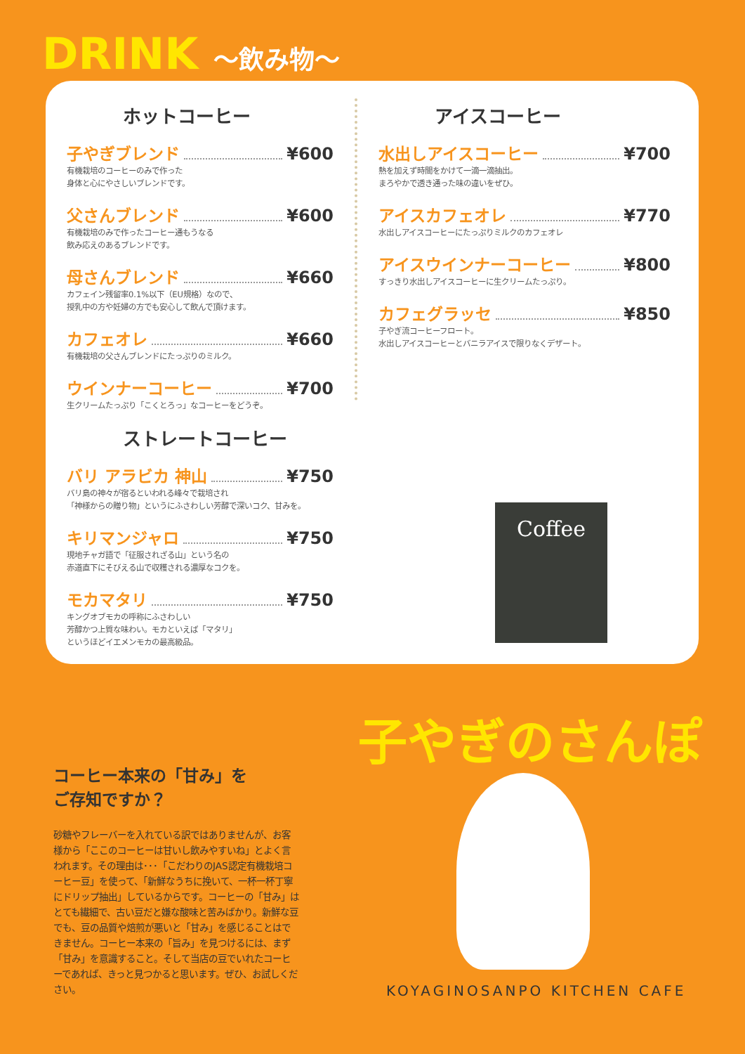DRINK ～飲み物～
ホットコーヒー
子やぎブレンド ¥600
有機栽培のコーヒーのみで作った
身体と心にやさしいブレンドです。
父さんブレンド ¥600
有機栽培のみで作ったコーヒー通もうなる
飲み応えのあるブレンドです。
母さんブレンド ¥660
カフェイン残留率0.1%以下（EU規格）なので、
授乳中の方や妊婦の方でも安心して飲んで頂けます。
カフェオレ ¥660
有機栽培の父さんブレンドにたっぷりのミルク。
ウインナーコーヒー ¥700
生クリームたっぷり「こくとろっ」なコーヒーをどうぞ。
ストレートコーヒー
バリ アラビカ 神山 ¥750
バリ島の神々が宿るといわれる峰々で栽培され
「神様からの贈り物」というにふさわしい芳醇で深いコク、甘みを。
キリマンジャロ ¥750
現地チャガ語で「征服されざる山」という名の
赤道直下にそびえる山で収穫される濃厚なコクを。
モカマタリ ¥750
キングオブモカの呼称にふさわしい
芳醇かつ上質な味わい。モカといえば「マタリ」
というほどイエメンモカの最高級品。
アイスコーヒー
水出しアイスコーヒー ¥700
熱を加えず時間をかけて一滴一滴抽出。
まろやかで透き通った味の違いをぜひ。
アイスカフェオレ ¥770
水出しアイスコーヒーにたっぷりミルクのカフェオレ
アイスウインナーコーヒー ¥800
すっきり水出しアイスコーヒーに生クリームたっぷり。
カフェグラッセ ¥850
子やぎ流コーヒーフロート。
水出しアイスコーヒーとバニラアイスで限りなくデザート。
Coffee
コーヒー本来の「甘み」を
ご存知ですか？
砂糖やフレーバーを入れている訳ではありませんが、お客様から「ここのコーヒーは甘いし飲みやすいね」とよく言われます。その理由は･･･「こだわりのJAS認定有機栽培コーヒー豆」を使って、「新鮮なうちに挽いて、一杯一杯丁寧にドリップ抽出」しているからです。コーヒーの「甘み」はとても繊細で、古い豆だと嫌な酸味と苦みばかり。新鮮な豆でも、豆の品質や焙煎が悪いと「甘み」を感じることはできません。コーヒー本来の「旨み」を見つけるには、まず「甘み」を意識すること。そして当店の豆でいれたコーヒーであれば、きっと見つかると思います。ぜひ、お試しください。
子やぎのさんぽ
KOYAGINOSANPO KITCHEN CAFE